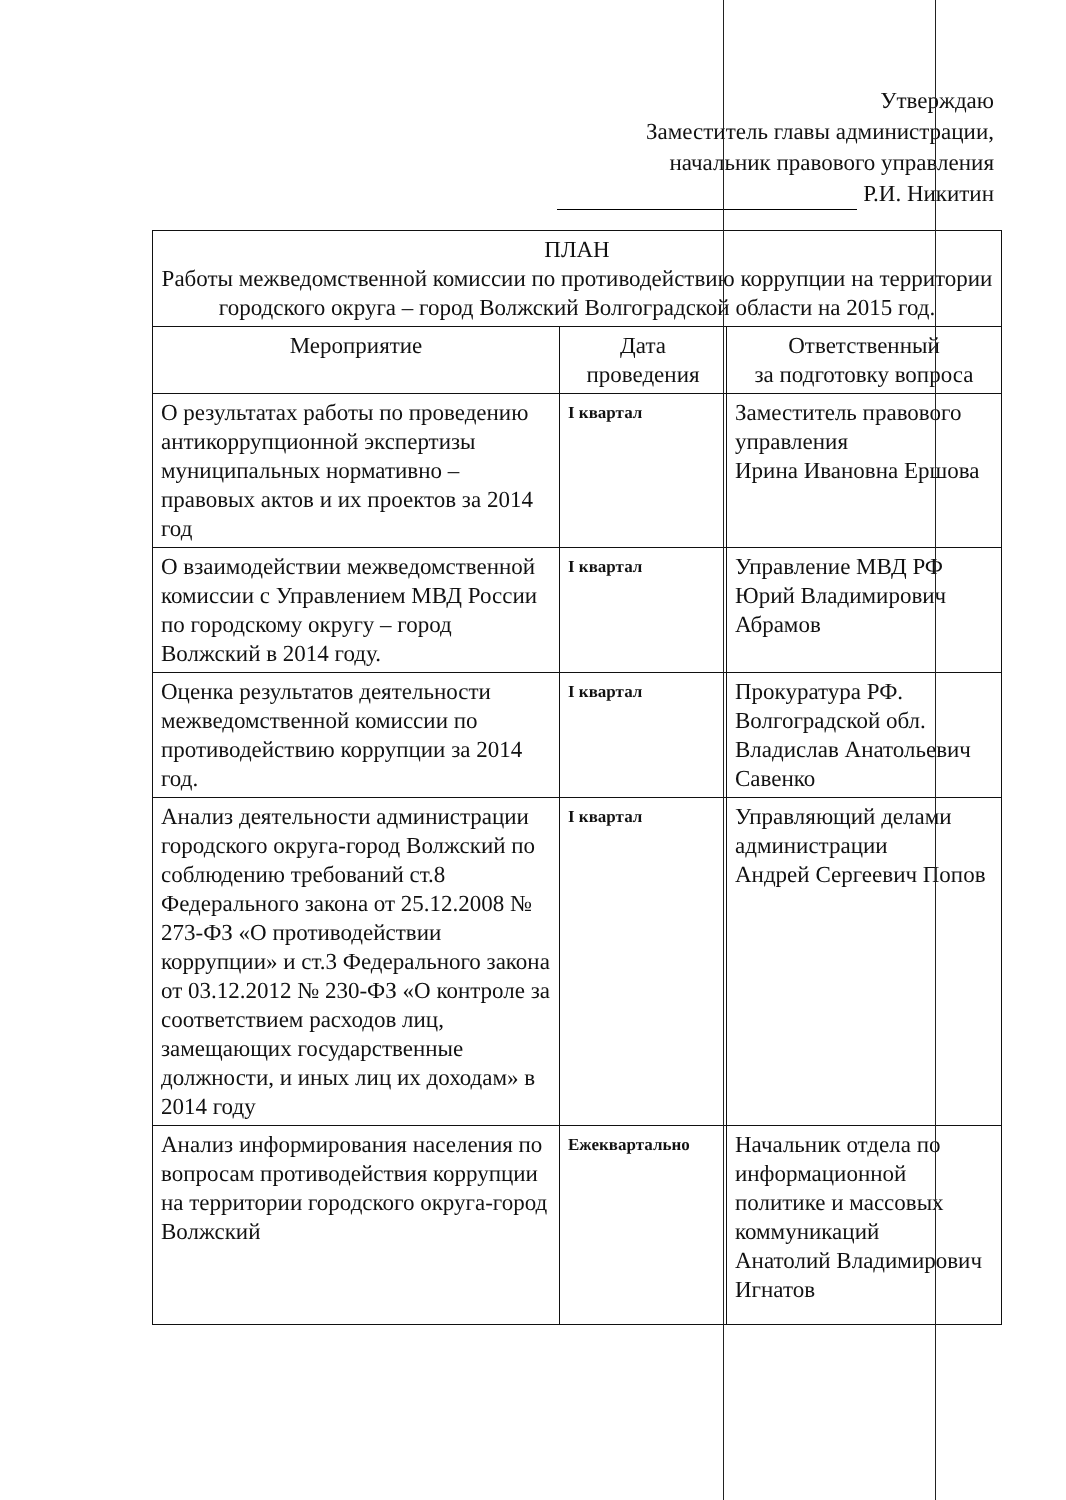Утверждаю
Заместитель главы администрации,
начальник правового управления
Р.И. Никитин
| ПЛАН Работы межведомственной комиссии по противодействию коррупции на территории городского округа – город Волжский Волгоградской области на 2015 год. | | |
| --- | --- | --- |
| Мероприятие | Дата проведения | Ответственный за подготовку вопроса |
| О результатах работы по проведению антикоррупционной экспертизы муниципальных нормативно – правовых актов и их проектов за 2014 год | I квартал | Заместитель правового управления Ирина Ивановна Ершова |
| О взаимодействии межведомственной комиссии с Управлением МВД России по городскому округу – город Волжский в 2014 году. | I квартал | Управление МВД РФ Юрий Владимирович Абрамов |
| Оценка результатов деятельности межведомственной комиссии по противодействию коррупции за 2014 год. | I квартал | Прокуратура РФ. Волгоградской обл. Владислав Анатольевич Савенко |
| Анализ деятельности администрации городского округа-город Волжский по соблюдению требований ст.8 Федерального закона от 25.12.2008 № 273-ФЗ «О противодействии коррупции» и ст.3 Федерального закона от 03.12.2012 № 230-ФЗ «О контроле за соответствием расходов лиц, замещающих государственные должности, и иных лиц их доходам» в 2014 году | I квартал | Управляющий делами администрации Андрей Сергеевич Попов |
| Анализ информирования населения по вопросам противодействия коррупции на территории городского округа-город Волжский | Ежеквартально | Начальник отдела по информационной политике и массовых коммуникаций Анатолий Владимирович Игнатов |